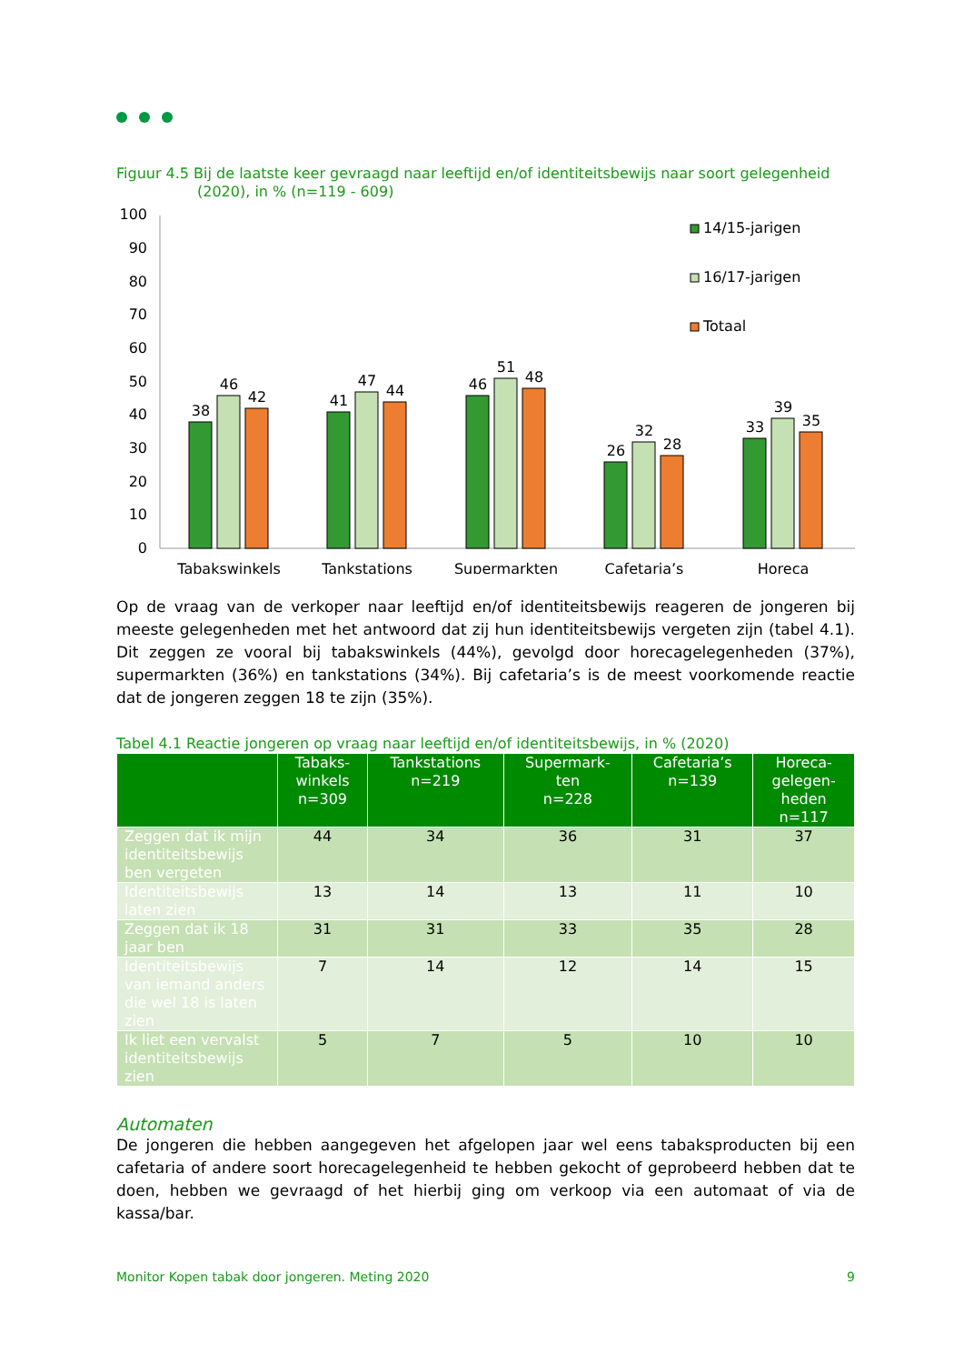Figuur 4.5 Bij de laatste keer gevraagd naar leeftijd en/of identiteitsbewijs naar soort gelegenheid
(2020), in % (n=119 - 609)
100
90
80
70
60
50
40
30
20
10
0
38
46
42
41
47
44
46
51
48
26
32
28
33
39
35
Tabakswinkels
Tankstations
Supermarkten
Cafetaria’s
Horeca
14/15-jarigen
16/17-jarigen
Totaal
Op de vraag van de verkoper naar leeftijd en/of identiteitsbewijs reageren de jongeren bij meeste gelegenheden met het antwoord dat zij hun identiteitsbewijs vergeten zijn (tabel 4.1). Dit zeggen ze vooral bij tabakswinkels (44%), gevolgd door horecagelegenheden (37%), supermarkten (36%) en tankstations (34%). Bij cafetaria’s is de meest voorkomende reactie dat de jongeren zeggen 18 te zijn (35%).
Tabel 4.1 Reactie jongeren op vraag naar leeftijd en/of identiteitsbewijs, in % (2020)
| | Tabaks- winkels n=309 | Tankstations n=219 | Supermark- ten n=228 | Cafetaria’s n=139 | Horeca- gelegen- heden n=117 |
| --- | --- | --- | --- | --- | --- |
| Zeggen dat ik mijn identiteitsbewijs ben vergeten | 44 | 34 | 36 | 31 | 37 |
| Identiteitsbewijs laten zien | 13 | 14 | 13 | 11 | 10 |
| Zeggen dat ik 18 jaar ben | 31 | 31 | 33 | 35 | 28 |
| Identiteitsbewijs van iemand anders die wel 18 is laten zien | 7 | 14 | 12 | 14 | 15 |
| Ik liet een vervalst identiteitsbewijs zien | 5 | 7 | 5 | 10 | 10 |
Automaten
De jongeren die hebben aangegeven het afgelopen jaar wel eens tabaksproducten bij een cafetaria of andere soort horecagelegenheid te hebben gekocht of geprobeerd hebben dat te doen, hebben we gevraagd of het hierbij ging om verkoop via een automaat of via de kassa/bar.
Monitor Kopen tabak door jongeren. Meting 2020 9